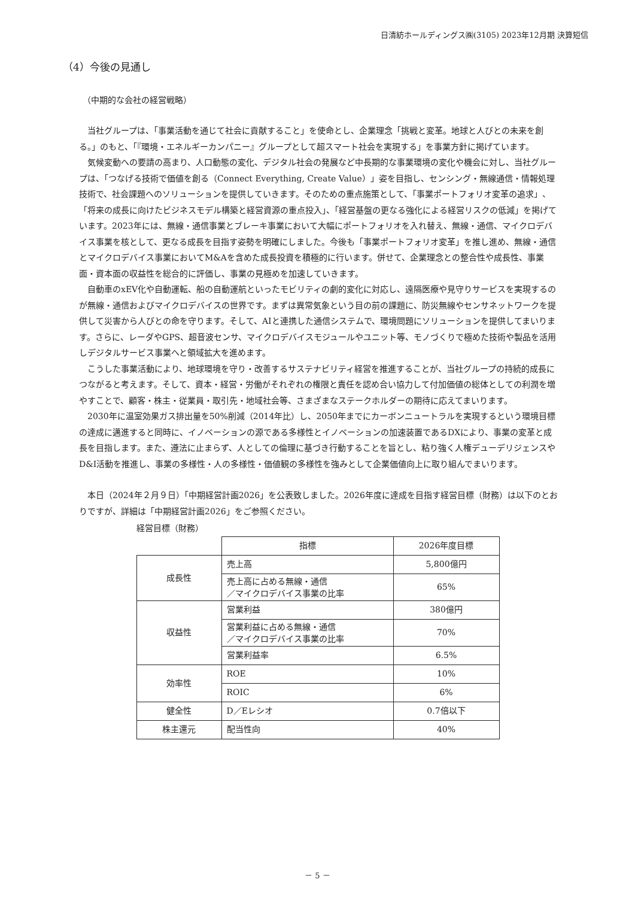日清紡ホールディングス㈱(3105) 2023年12月期 決算短信
（4）今後の見通し
（中期的な会社の経営戦略）
当社グループは、「事業活動を通じて社会に貢献すること」を使命とし、企業理念「挑戦と変革。地球と人びとの未来を創る。」のもと、「『環境・エネルギーカンパニー』グループとして超スマート社会を実現する」を事業方針に掲げています。
気候変動への要請の高まり、人口動態の変化、デジタル社会の発展など中長期的な事業環境の変化や機会に対し、当社グループは、「つなげる技術で価値を創る（Connect Everything, Create Value）」姿を目指し、センシング・無線通信・情報処理技術で、社会課題へのソリューションを提供していきます。そのための重点施策として、「事業ポートフォリオ変革の追求」、「将来の成長に向けたビジネスモデル構築と経営資源の重点投入」、「経営基盤の更なる強化による経営リスクの低減」を掲げています。2023年には、無線・通信事業とブレーキ事業において大幅にポートフォリオを入れ替え、無線・通信、マイクロデバイス事業を核として、更なる成長を目指す姿勢を明確にしました。今後も「事業ポートフォリオ変革」を推し進め、無線・通信とマイクロデバイス事業においてM&Aを含めた成長投資を積極的に行います。併せて、企業理念との整合性や成長性、事業面・資本面の収益性を総合的に評価し、事業の見極めを加速していきます。
自動車のxEV化や自動運転、船の自動運航といったモビリティの劇的変化に対応し、遠隔医療や見守りサービスを実現するのが無線・通信およびマイクロデバイスの世界です。まずは異常気象という目の前の課題に、防災無線やセンサネットワークを提供して災害から人びとの命を守ります。そして、AIと連携した通信システムで、環境問題にソリューションを提供してまいります。さらに、レーダやGPS、超音波センサ、マイクロデバイスモジュールやユニット等、モノづくりで極めた技術や製品を活用しデジタルサービス事業へと領域拡大を進めます。
こうした事業活動により、地球環境を守り・改善するサステナビリティ経営を推進することが、当社グループの持続的成長につながると考えます。そして、資本・経営・労働がそれぞれの権限と責任を認め合い協力して付加価値の総体としての利潤を増やすことで、顧客・株主・従業員・取引先・地域社会等、さまざまなステークホルダーの期待に応えてまいります。
2030年に温室効果ガス排出量を50%削減（2014年比）し、2050年までにカーボンニュートラルを実現するという環境目標の達成に邁進すると同時に、イノベーションの源である多様性とイノベーションの加速装置であるDXにより、事業の変革と成長を目指します。また、遵法に止まらず、人としての倫理に基づき行動することを旨とし、粘り強く人権デューデリジェンスやD&I活動を推進し、事業の多様性・人の多様性・価値観の多様性を強みとして企業価値向上に取り組んでまいります。
本日（2024年２月９日）「中期経営計画2026」を公表致しました。2026年度に達成を目指す経営目標（財務）は以下のとおりですが、詳細は「中期経営計画2026」をご参照ください。
経営目標（財務）
| | 指標 | 2026年度目標 |
| 成長性 | 売上高 | 5,800億円 |
| | 売上高に占める無線・通信 ／マイクロデバイス事業の比率 | 65% |
| 収益性 | 営業利益 | 380億円 |
| | 営業利益に占める無線・通信 ／マイクロデバイス事業の比率 | 70% |
| | 営業利益率 | 6.5% |
| 効率性 | ROE | 10% |
| | ROIC | 6% |
| 健全性 | D／Eレシオ | 0.7倍以下 |
| 株主還元 | 配当性向 | 40% |
－ 5 －